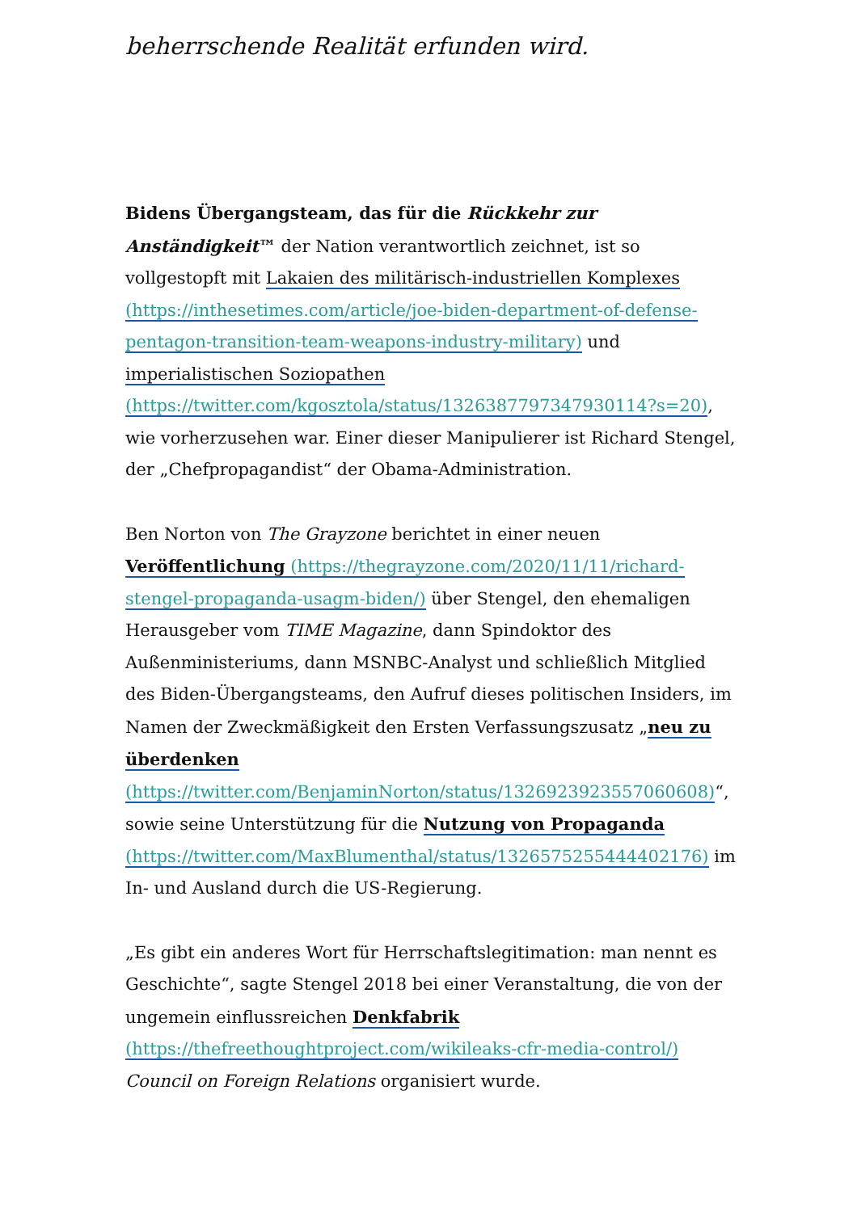beherrschende Realität erfunden wird.
Bidens Übergangsteam, das für die Rückkehr zur Anständigkeit™ der Nation verantwortlich zeichnet, ist so vollgestopft mit Lakaien des militärisch-industriellen Komplexes (https://inthesetimes.com/article/joe-biden-department-of-defense-pentagon-transition-team-weapons-industry-military) und imperialistischen Soziopathen (https://twitter.com/kgosztola/status/1326387797347930114?s=20), wie vorherzusehen war. Einer dieser Manipulierer ist Richard Stengel, der „Chefpropagandist“ der Obama-Administration.
Ben Norton von The Grayzone berichtet in einer neuen Veröffentlichung (https://thegrayzone.com/2020/11/11/richard-stengel-propaganda-usagm-biden/) über Stengel, den ehemaligen Herausgeber vom TIME Magazine, dann Spindoktor des Außenministeriums, dann MSNBC-Analyst und schließlich Mitglied des Biden-Übergangsteams, den Aufruf dieses politischen Insiders, im Namen der Zweckmäßigkeit den Ersten Verfassungszusatz „neu zu überdenken (https://twitter.com/BenjaminNorton/status/1326923923557060608)“, sowie seine Unterstützung für die Nutzung von Propaganda (https://twitter.com/MaxBlumenthal/status/1326575255444402176) im In- und Ausland durch die US-Regierung.
„Es gibt ein anderes Wort für Herrschaftslegitimation: man nennt es Geschichte“, sagte Stengel 2018 bei einer Veranstaltung, die von der ungemein einflussreichen Denkfabrik (https://thefreethoughtproject.com/wikileaks-cfr-media-control/) Council on Foreign Relations organisiert wurde.